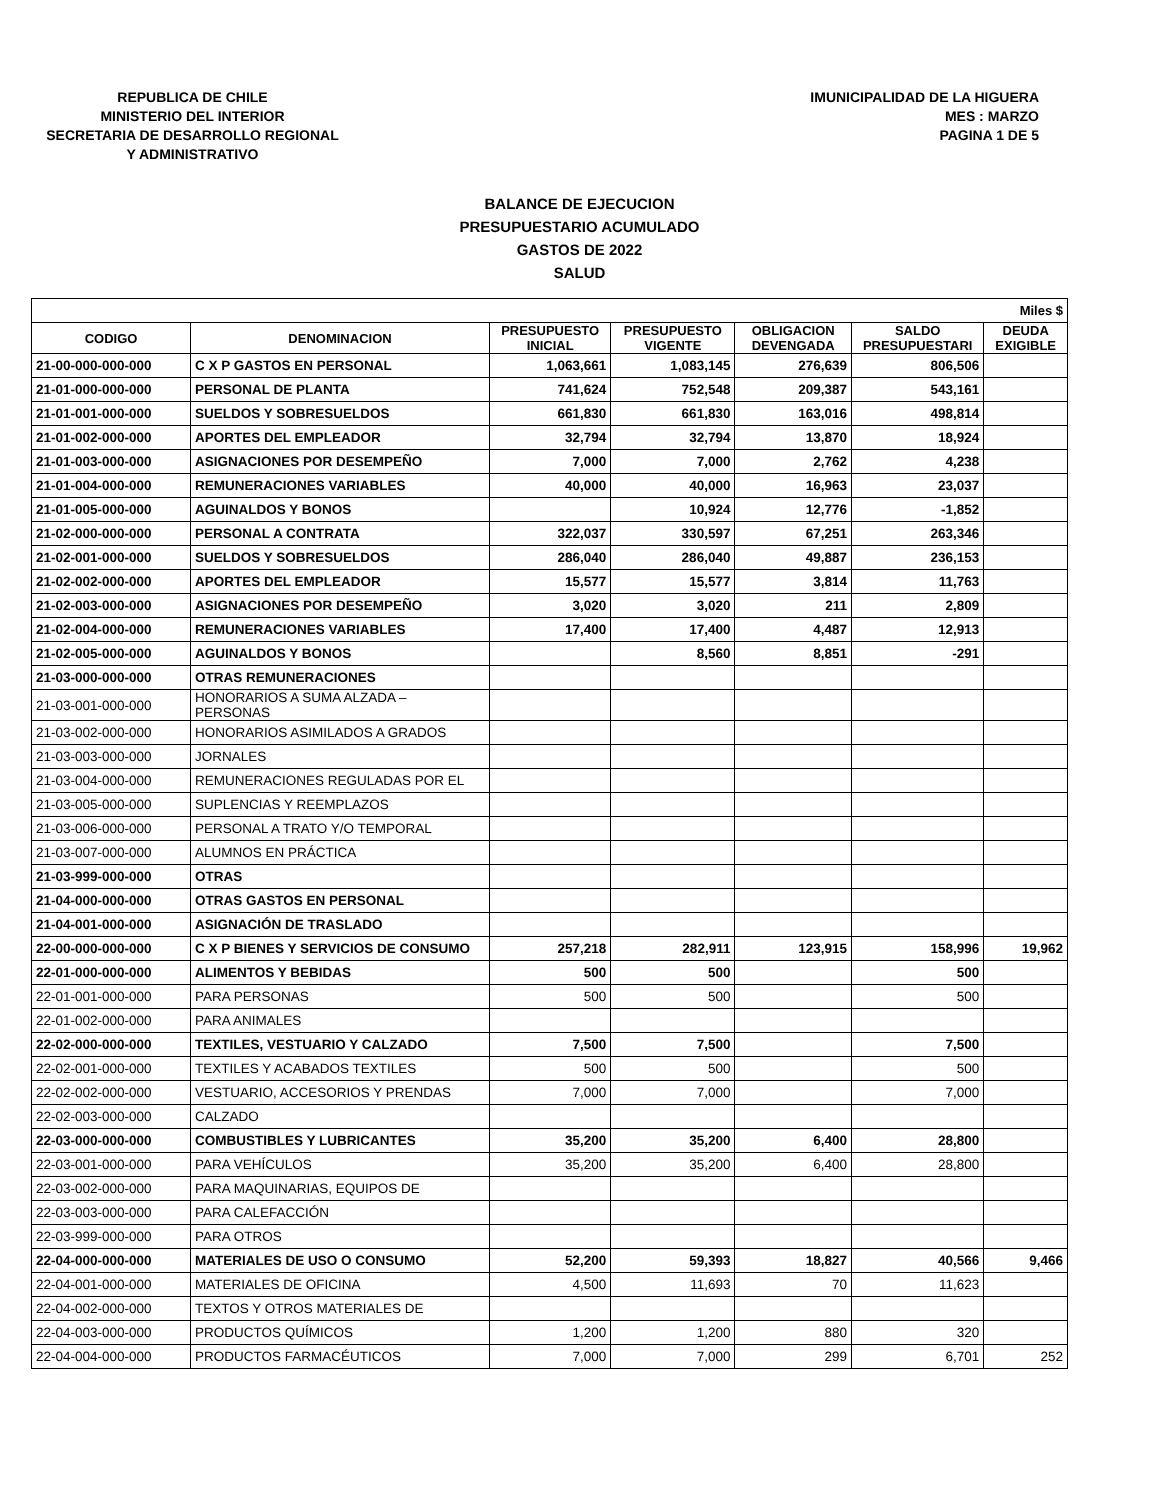REPUBLICA DE CHILE
MINISTERIO DEL INTERIOR
SECRETARIA DE DESARROLLO REGIONAL
Y ADMINISTRATIVO
IMUNICIPALIDAD DE LA HIGUERA
MES : MARZO
PAGINA 1 DE 5
BALANCE DE EJECUCION
PRESUPUESTARIO ACUMULADO
GASTOS DE 2022
SALUD
| Miles $ | | | | | | |
| --- | --- | --- | --- | --- | --- | --- |
| CODIGO | DENOMINACION | PRESUPUESTO INICIAL | PRESUPUESTO VIGENTE | OBLIGACION DEVENGADA | SALDO PRESUPUESTARI | DEUDA EXIGIBLE |
| 21-00-000-000-000 | C X P GASTOS EN PERSONAL | 1,063,661 | 1,083,145 | 276,639 | 806,506 | |
| 21-01-000-000-000 | PERSONAL DE PLANTA | 741,624 | 752,548 | 209,387 | 543,161 | |
| 21-01-001-000-000 | SUELDOS Y SOBRESUELDOS | 661,830 | 661,830 | 163,016 | 498,814 | |
| 21-01-002-000-000 | APORTES DEL EMPLEADOR | 32,794 | 32,794 | 13,870 | 18,924 | |
| 21-01-003-000-000 | ASIGNACIONES POR DESEMPEÑO | 7,000 | 7,000 | 2,762 | 4,238 | |
| 21-01-004-000-000 | REMUNERACIONES VARIABLES | 40,000 | 40,000 | 16,963 | 23,037 | |
| 21-01-005-000-000 | AGUINALDOS Y BONOS | | 10,924 | 12,776 | -1,852 | |
| 21-02-000-000-000 | PERSONAL A CONTRATA | 322,037 | 330,597 | 67,251 | 263,346 | |
| 21-02-001-000-000 | SUELDOS Y SOBRESUELDOS | 286,040 | 286,040 | 49,887 | 236,153 | |
| 21-02-002-000-000 | APORTES DEL EMPLEADOR | 15,577 | 15,577 | 3,814 | 11,763 | |
| 21-02-003-000-000 | ASIGNACIONES POR DESEMPEÑO | 3,020 | 3,020 | 211 | 2,809 | |
| 21-02-004-000-000 | REMUNERACIONES VARIABLES | 17,400 | 17,400 | 4,487 | 12,913 | |
| 21-02-005-000-000 | AGUINALDOS Y BONOS | | 8,560 | 8,851 | -291 | |
| 21-03-000-000-000 | OTRAS REMUNERACIONES | | | | | |
| 21-03-001-000-000 | HONORARIOS A SUMA ALZADA – PERSONAS | | | | | |
| 21-03-002-000-000 | HONORARIOS ASIMILADOS A GRADOS | | | | | |
| 21-03-003-000-000 | JORNALES | | | | | |
| 21-03-004-000-000 | REMUNERACIONES REGULADAS POR EL | | | | | |
| 21-03-005-000-000 | SUPLENCIAS Y REEMPLAZOS | | | | | |
| 21-03-006-000-000 | PERSONAL A TRATO Y/O TEMPORAL | | | | | |
| 21-03-007-000-000 | ALUMNOS EN PRÁCTICA | | | | | |
| 21-03-999-000-000 | OTRAS | | | | | |
| 21-04-000-000-000 | OTRAS GASTOS EN PERSONAL | | | | | |
| 21-04-001-000-000 | ASIGNACIÓN DE TRASLADO | | | | | |
| 22-00-000-000-000 | C X P BIENES Y SERVICIOS DE CONSUMO | 257,218 | 282,911 | 123,915 | 158,996 | 19,962 |
| 22-01-000-000-000 | ALIMENTOS Y BEBIDAS | 500 | 500 | | 500 | |
| 22-01-001-000-000 | PARA PERSONAS | 500 | 500 | | 500 | |
| 22-01-002-000-000 | PARA ANIMALES | | | | | |
| 22-02-000-000-000 | TEXTILES, VESTUARIO Y CALZADO | 7,500 | 7,500 | | 7,500 | |
| 22-02-001-000-000 | TEXTILES Y ACABADOS TEXTILES | 500 | 500 | | 500 | |
| 22-02-002-000-000 | VESTUARIO, ACCESORIOS Y PRENDAS | 7,000 | 7,000 | | 7,000 | |
| 22-02-003-000-000 | CALZADO | | | | | |
| 22-03-000-000-000 | COMBUSTIBLES Y LUBRICANTES | 35,200 | 35,200 | 6,400 | 28,800 | |
| 22-03-001-000-000 | PARA VEHÍCULOS | 35,200 | 35,200 | 6,400 | 28,800 | |
| 22-03-002-000-000 | PARA MAQUINARIAS, EQUIPOS DE | | | | | |
| 22-03-003-000-000 | PARA CALEFACCIÓN | | | | | |
| 22-03-999-000-000 | PARA OTROS | | | | | |
| 22-04-000-000-000 | MATERIALES DE USO O CONSUMO | 52,200 | 59,393 | 18,827 | 40,566 | 9,466 |
| 22-04-001-000-000 | MATERIALES DE OFICINA | 4,500 | 11,693 | 70 | 11,623 | |
| 22-04-002-000-000 | TEXTOS Y OTROS MATERIALES DE | | | | | |
| 22-04-003-000-000 | PRODUCTOS QUÍMICOS | 1,200 | 1,200 | 880 | 320 | |
| 22-04-004-000-000 | PRODUCTOS FARMACÉUTICOS | 7,000 | 7,000 | 299 | 6,701 | 252 |